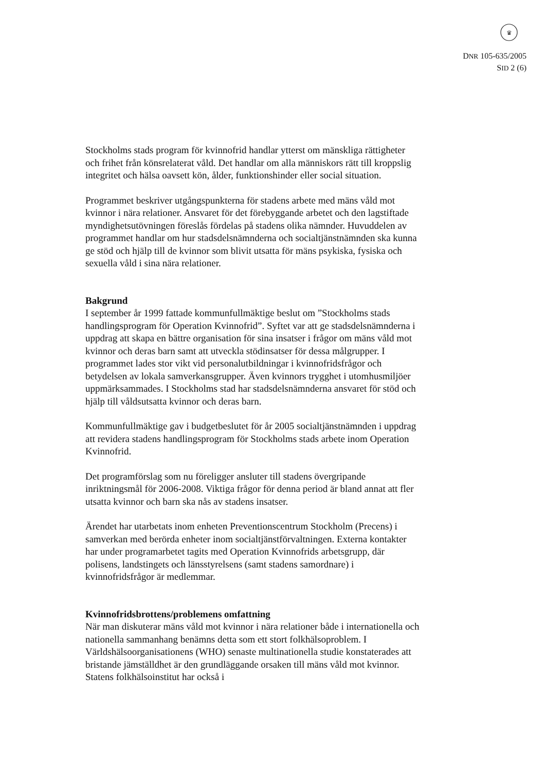♛
DNR 105-635/2005
SID 2 (6)
Stockholms stads program för kvinnofrid handlar ytterst om mänskliga rättigheter och frihet från könsrelaterat våld. Det handlar om alla människors rätt till kroppslig integritet och hälsa oavsett kön, ålder, funktionshinder eller social situation.
Programmet beskriver utgångspunkterna för stadens arbete med mäns våld mot kvinnor i nära relationer. Ansvaret för det förebyggande arbetet och den lagstiftade myndighetsutövningen föreslås fördelas på stadens olika nämnder. Huvuddelen av programmet handlar om hur stadsdelsnämnderna och socialtjänstnämnden ska kunna ge stöd och hjälp till de kvinnor som blivit utsatta för mäns psykiska, fysiska och sexuella våld i sina nära relationer.
Bakgrund
I september år 1999 fattade kommunfullmäktige beslut om ”Stockholms stads handlingsprogram för Operation Kvinnofrid”. Syftet var att ge stadsdelsnämnderna i uppdrag att skapa en bättre organisation för sina insatser i frågor om mäns våld mot kvinnor och deras barn samt att utveckla stödinsatser för dessa målgrupper. I programmet lades stor vikt vid personalutbildningar i kvinnofridsfrågor och betydelsen av lokala samverkansgrupper. Även kvinnors trygghet i utomhusmiljöer uppmärksammades. I Stockholms stad har stadsdelsnämnderna ansvaret för stöd och hjälp till våldsutsatta kvinnor och deras barn.
Kommunfullmäktige gav i budgetbeslutet för år 2005 socialtjänstnämnden i uppdrag att revidera stadens handlingsprogram för Stockholms stads arbete inom Operation Kvinnofrid.
Det programförslag som nu föreligger ansluter till stadens övergripande inriktningsmål för 2006-2008. Viktiga frågor för denna period är bland annat att fler utsatta kvinnor och barn ska nås av stadens insatser.
Ärendet har utarbetats inom enheten Preventionscentrum Stockholm (Precens) i samverkan med berörda enheter inom socialtjänstförvaltningen. Externa kontakter har under programarbetet tagits med Operation Kvinnofrids arbetsgrupp, där polisens, landstingets och länsstyrelsens (samt stadens samordnare) i kvinnofridsfrågor är medlemmar.
Kvinnofridsbrottens/problemens omfattning
När man diskuterar mäns våld mot kvinnor i nära relationer både i internationella och nationella sammanhang benämns detta som ett stort folkhälsoproblem. I Världshälsoorganisationens (WHO) senaste multinationella studie konstaterades att bristande jämställdhet är den grundläggande orsaken till mäns våld mot kvinnor. Statens folkhälsoinstitut har också i